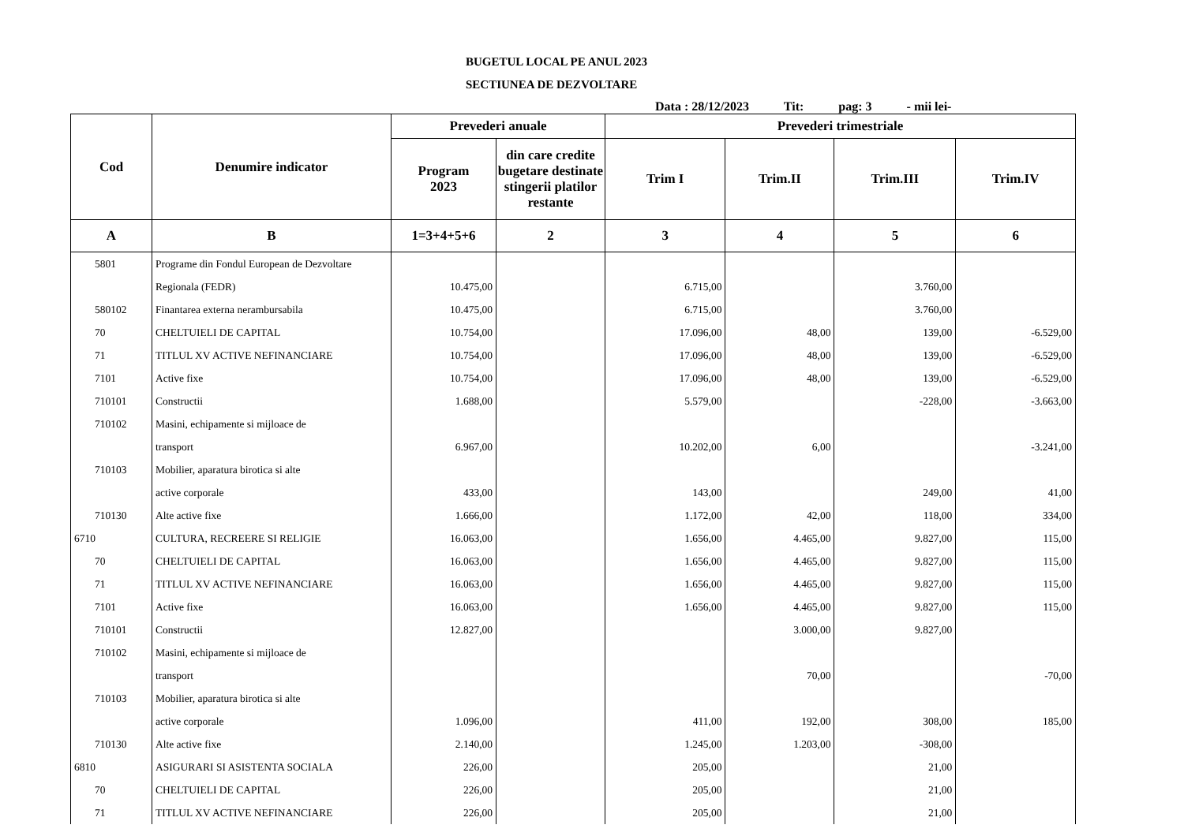BUGETUL LOCAL PE ANUL 2023
SECTIUNEA DE DEZVOLTARE
Data : 28/12/2023 Tit: pag: 3 - mii lei-
| Cod | Denumire indicator | Prevederi anuale | | Prevederi trimestriale | | | |
| --- | --- | --- | --- | --- | --- | --- | --- |
| | | Program 2023 | din care credite bugetare destinate stingerii platilor restante | Trim I | Trim.II | Trim.III | Trim.IV |
| A | B | 1=3+4+5+6 | 2 | 3 | 4 | 5 | 6 |
| 5801 | Programe din Fondul European de Dezvoltare | | | | | | |
| | Regionala (FEDR) | 10.475,00 | | 6.715,00 | | 3.760,00 | |
| 580102 | Finantarea externa nerambursabila | 10.475,00 | | 6.715,00 | | 3.760,00 | |
| 70 | CHELTUIELI DE CAPITAL | 10.754,00 | | 17.096,00 | 48,00 | 139,00 | -6.529,00 |
| 71 | TITLUL XV ACTIVE NEFINANCIARE | 10.754,00 | | 17.096,00 | 48,00 | 139,00 | -6.529,00 |
| 7101 | Active fixe | 10.754,00 | | 17.096,00 | 48,00 | 139,00 | -6.529,00 |
| 710101 | Constructii | 1.688,00 | | 5.579,00 | | -228,00 | -3.663,00 |
| 710102 | Masini, echipamente si mijloace de | | | | | | |
| | transport | 6.967,00 | | 10.202,00 | 6,00 | | -3.241,00 |
| 710103 | Mobilier, aparatura birotica si alte | | | | | | |
| | active corporale | 433,00 | | 143,00 | | 249,00 | 41,00 |
| 710130 | Alte active fixe | 1.666,00 | | 1.172,00 | 42,00 | 118,00 | 334,00 |
| 6710 | CULTURA, RECREERE SI RELIGIE | 16.063,00 | | 1.656,00 | 4.465,00 | 9.827,00 | 115,00 |
| 70 | CHELTUIELI DE CAPITAL | 16.063,00 | | 1.656,00 | 4.465,00 | 9.827,00 | 115,00 |
| 71 | TITLUL XV ACTIVE NEFINANCIARE | 16.063,00 | | 1.656,00 | 4.465,00 | 9.827,00 | 115,00 |
| 7101 | Active fixe | 16.063,00 | | 1.656,00 | 4.465,00 | 9.827,00 | 115,00 |
| 710101 | Constructii | 12.827,00 | | | 3.000,00 | 9.827,00 | |
| 710102 | Masini, echipamente si mijloace de | | | | | | |
| | transport | | | | 70,00 | | -70,00 |
| 710103 | Mobilier, aparatura birotica si alte | | | | | | |
| | active corporale | 1.096,00 | | 411,00 | 192,00 | 308,00 | 185,00 |
| 710130 | Alte active fixe | 2.140,00 | | 1.245,00 | 1.203,00 | -308,00 | |
| 6810 | ASIGURARI SI ASISTENTA SOCIALA | 226,00 | | 205,00 | | 21,00 | |
| 70 | CHELTUIELI DE CAPITAL | 226,00 | | 205,00 | | 21,00 | |
| 71 | TITLUL XV ACTIVE NEFINANCIARE | 226,00 | | 205,00 | | 21,00 | |